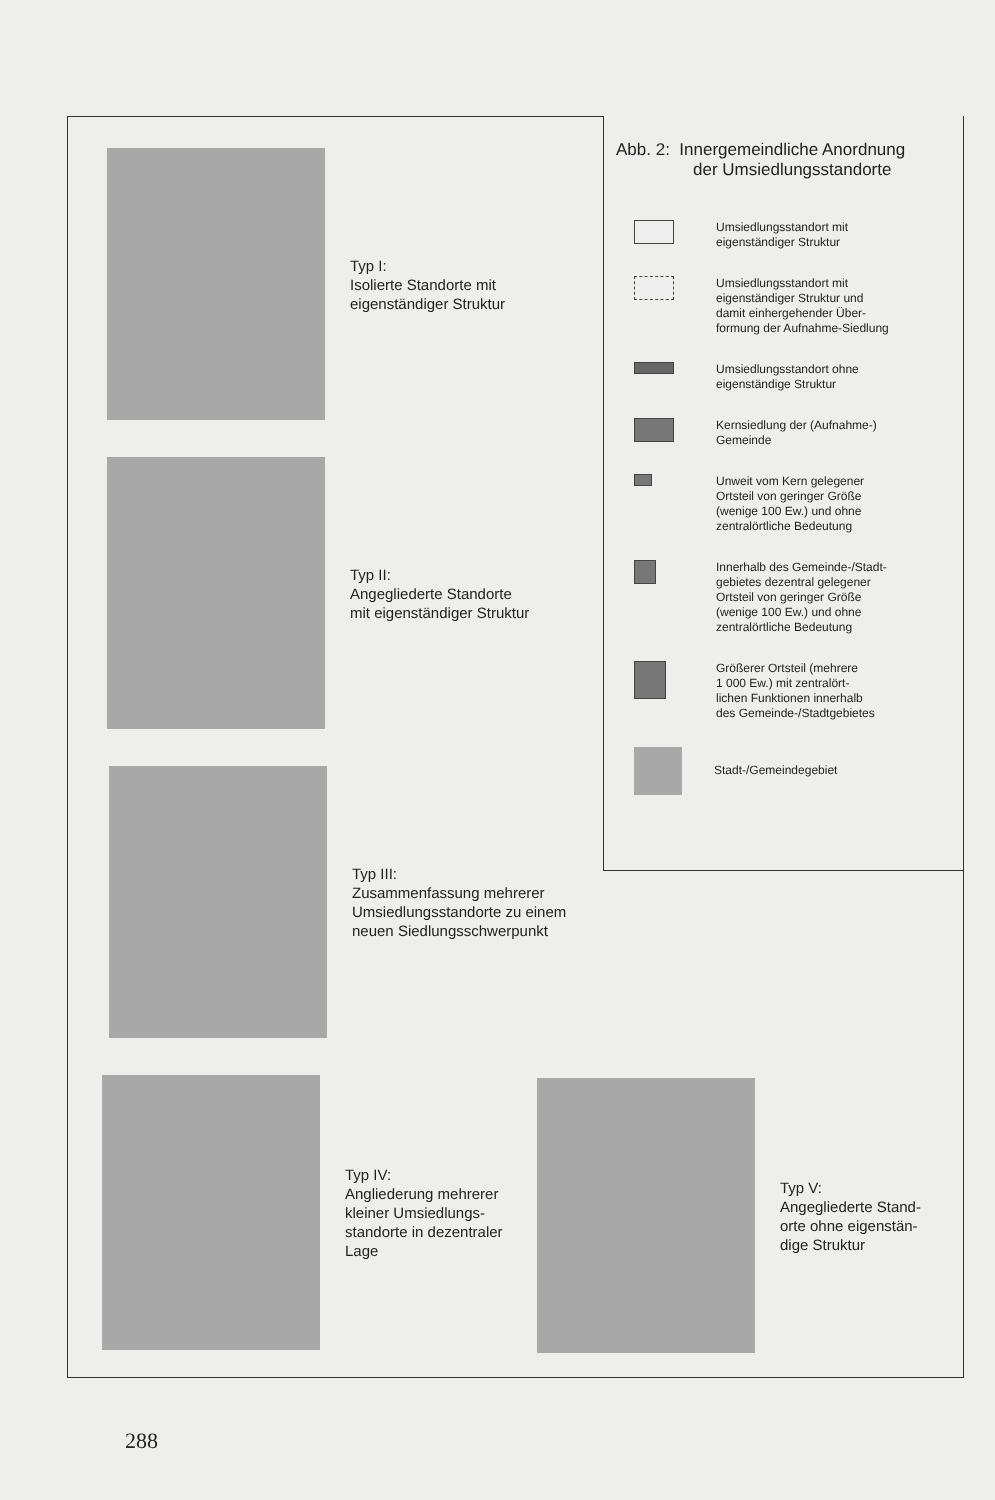Typ I:
Isolierte Standorte mit
eigenständiger Struktur
Typ II:
Angegliederte Standorte
mit eigenständiger Struktur
Typ III:
Zusammenfassung mehrerer
Umsiedlungsstandorte zu einem
neuen Siedlungsschwerpunkt
Typ IV:
Angliederung mehrerer
kleiner Umsiedlungs-
standorte in dezentraler
Lage
Typ V:
Angegliederte Stand-
orte ohne eigenstän-
dige Struktur
Abb. 2: Innergemeindliche Anordnung
der Umsiedlungsstandorte
Umsiedlungsstandort mit
eigenständiger Struktur
Umsiedlungsstandort mit
eigenständiger Struktur und
damit einhergehender Über-
formung der Aufnahme-Siedlung
Umsiedlungsstandort ohne
eigenständige Struktur
Kernsiedlung der (Aufnahme-)
Gemeinde
Unweit vom Kern gelegener
Ortsteil von geringer Größe
(wenige 100 Ew.) und ohne
zentralörtliche Bedeutung
Innerhalb des Gemeinde-/Stadt-
gebietes dezentral gelegener
Ortsteil von geringer Größe
(wenige 100 Ew.) und ohne
zentralörtliche Bedeutung
Größerer Ortsteil (mehrere
1 000 Ew.) mit zentralört-
lichen Funktionen innerhalb
des Gemeinde-/Stadtgebietes
Stadt-/Gemeindegebiet
288